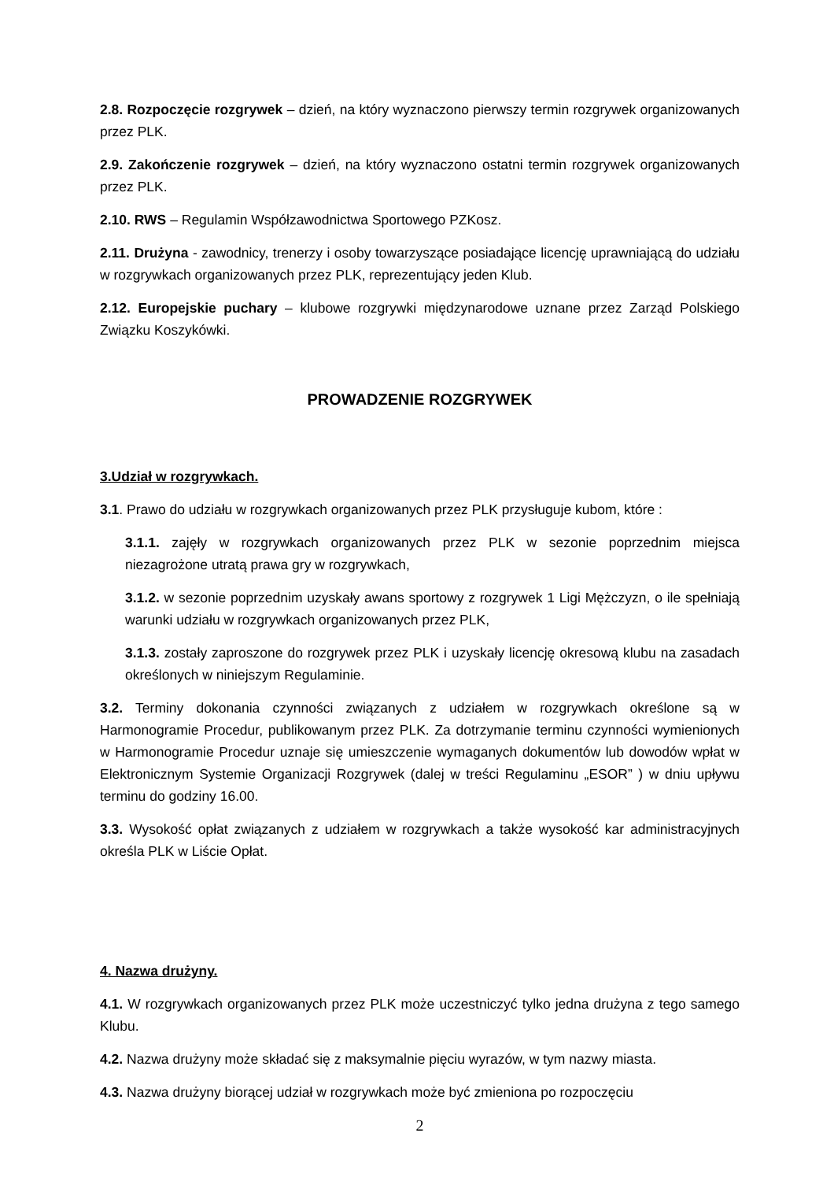2.8. Rozpoczęcie rozgrywek – dzień, na który wyznaczono pierwszy termin rozgrywek organizowanych przez PLK.
2.9. Zakończenie rozgrywek – dzień, na który wyznaczono ostatni termin rozgrywek organizowanych przez PLK.
2.10. RWS – Regulamin Współzawodnictwa Sportowego PZKosz.
2.11. Drużyna - zawodnicy, trenerzy i osoby towarzyszące posiadające licencję uprawniającą do udziału w rozgrywkach organizowanych przez PLK, reprezentujący jeden Klub.
2.12. Europejskie puchary – klubowe rozgrywki międzynarodowe uznane przez Zarząd Polskiego Związku Koszykówki.
PROWADZENIE ROZGRYWEK
3.Udział w rozgrywkach.
3.1. Prawo do udziału w rozgrywkach organizowanych przez PLK przysługuje kubom, które :
3.1.1. zajęły w rozgrywkach organizowanych przez PLK w sezonie poprzednim miejsca niezagrożone utratą prawa gry w rozgrywkach,
3.1.2. w sezonie poprzednim uzyskały awans sportowy z rozgrywek 1 Ligi Mężczyzn, o ile spełniają warunki udziału w rozgrywkach organizowanych przez PLK,
3.1.3. zostały zaproszone do rozgrywek przez PLK i uzyskały licencję okresową klubu na zasadach określonych w niniejszym Regulaminie.
3.2. Terminy dokonania czynności związanych z udziałem w rozgrywkach określone są w Harmonogramie Procedur, publikowanym przez PLK. Za dotrzymanie terminu czynności wymienionych w Harmonogramie Procedur uznaje się umieszczenie wymaganych dokumentów lub dowodów wpłat w Elektronicznym Systemie Organizacji Rozgrywek (dalej w treści Regulaminu „ESOR” ) w dniu upływu terminu do godziny 16.00.
3.3. Wysokość opłat związanych z udziałem w rozgrywkach a także wysokość kar administracyjnych określa PLK w Liście Opłat.
4. Nazwa drużyny.
4.1. W rozgrywkach organizowanych przez PLK może uczestniczyć tylko jedna drużyna z tego samego Klubu.
4.2. Nazwa drużyny może składać się z maksymalnie pięciu wyrazów, w tym nazwy miasta.
4.3. Nazwa drużyny biorącej udział w rozgrywkach może być zmieniona po rozpoczęciu
2